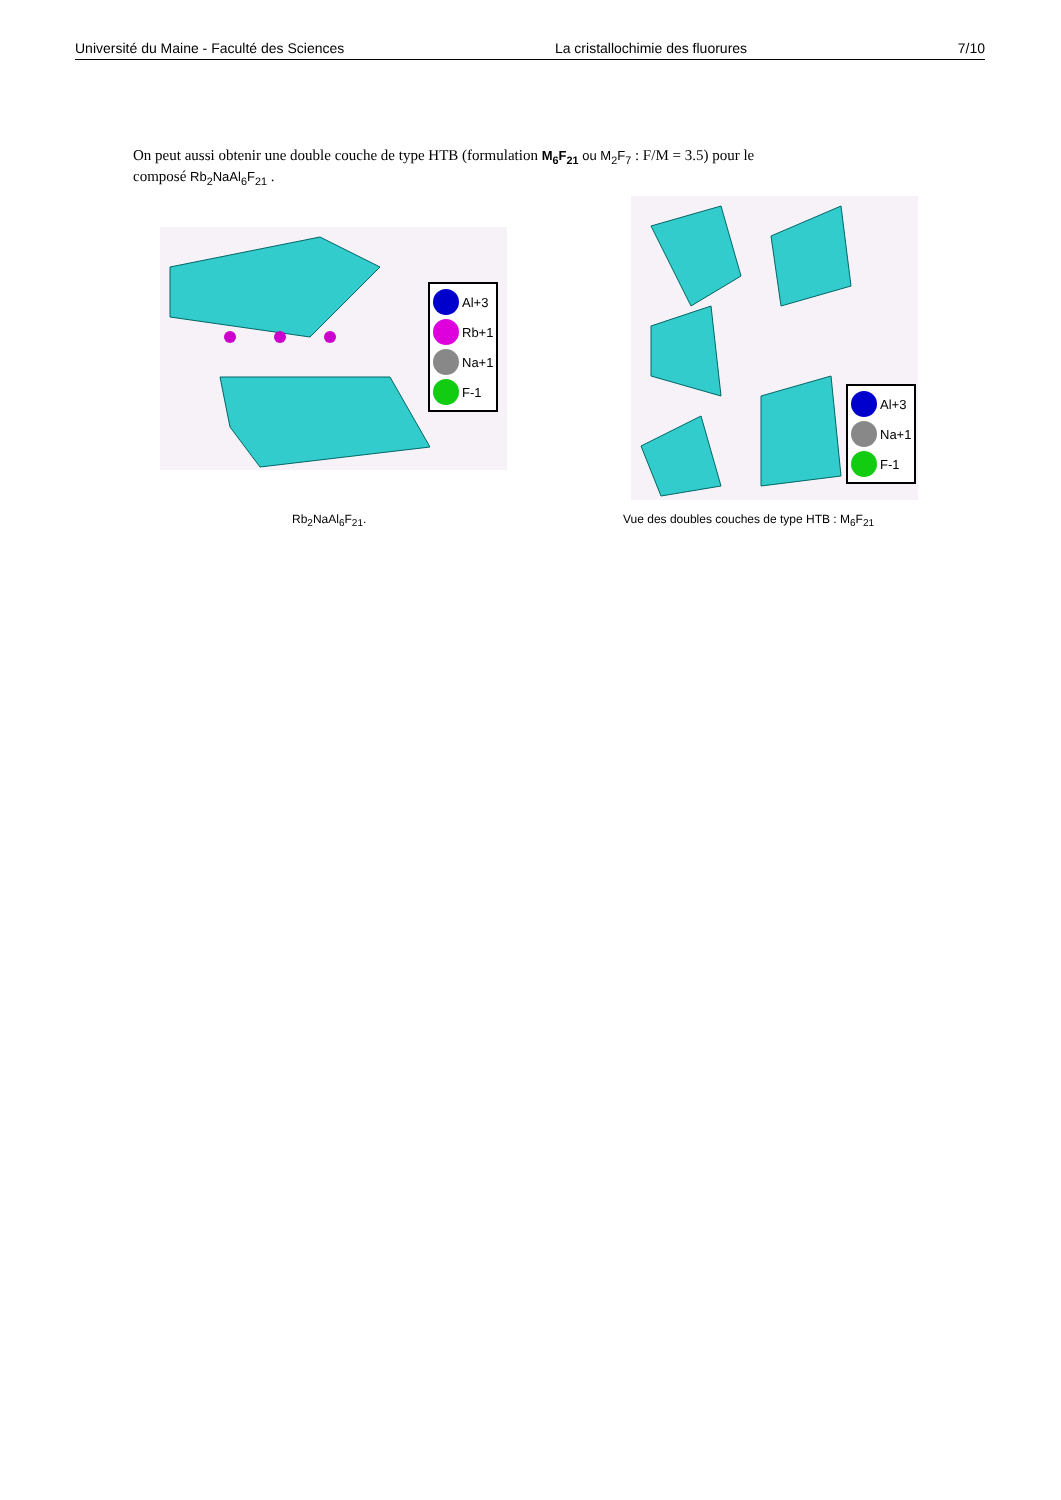Université du Maine - Faculté des Sciences La cristallochimie des fluorures 7/10
On peut aussi obtenir une double couche de type HTB (formulation M<sub>6</sub>F<sub>21</sub> ou M<sub>2</sub>F<sub>7</sub> : F/M = 3.5) pour le
composé Rb<sub>2</sub>NaAl<sub>6</sub>F<sub>21</sub> .
Al+3
Rb+1
Na+1
F-1
Al+3
Na+1
F-1
Rb<sub>2</sub>NaAl<sub>6</sub>F<sub>21</sub>.
Vue des doubles couches de type HTB : M<sub>6</sub>F<sub>21</sub>